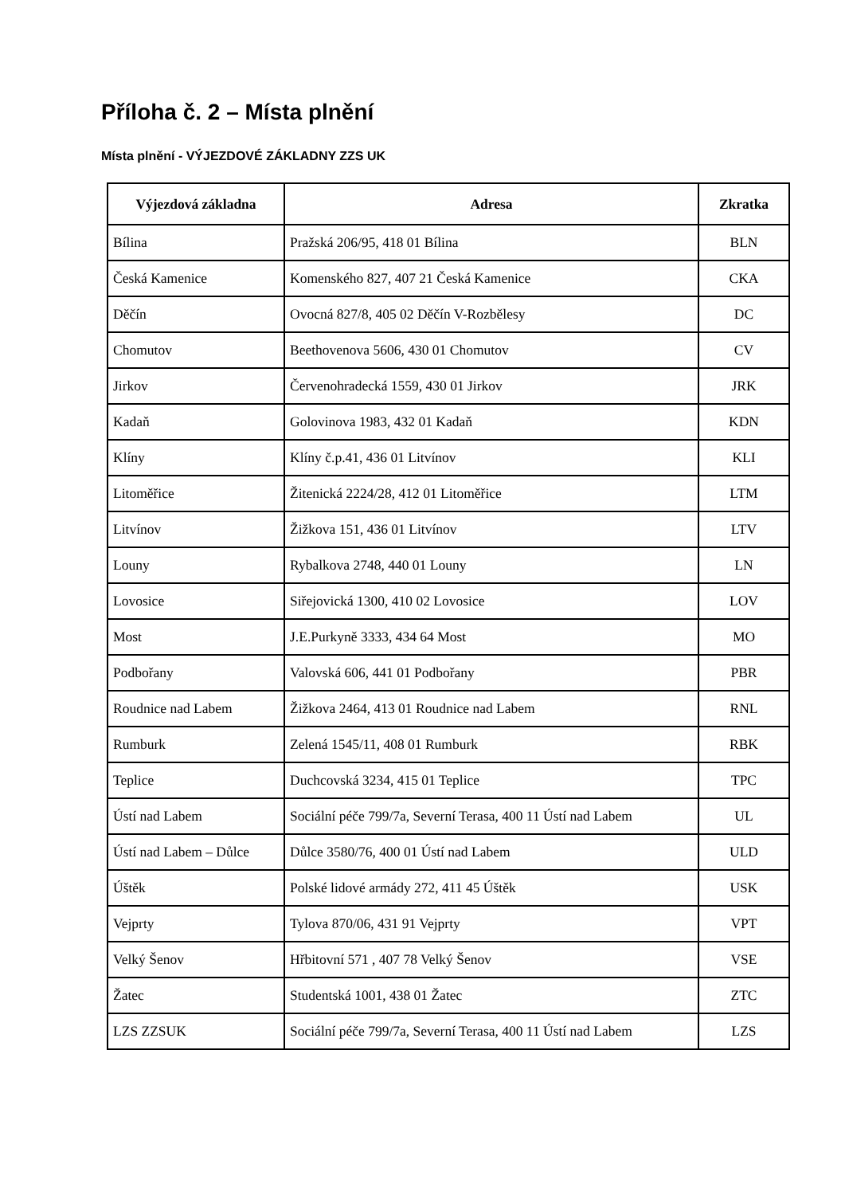Příloha č. 2 – Místa plnění
Místa plnění - VÝJEZDOVÉ ZÁKLADNY ZZS UK
| Výjezdová základna | Adresa | Zkratka |
| --- | --- | --- |
| Bílina | Pražská 206/95, 418 01 Bílina | BLN |
| Česká Kamenice | Komenského 827, 407 21 Česká Kamenice | CKA |
| Děčín | Ovocná 827/8, 405 02 Děčín V-Rozbělesy | DC |
| Chomutov | Beethovenova 5606, 430 01 Chomutov | CV |
| Jirkov | Červenohradecká 1559, 430 01 Jirkov | JRK |
| Kadaň | Golovinova 1983, 432 01 Kadaň | KDN |
| Klíny | Klíny č.p.41, 436 01 Litvínov | KLI |
| Litoměřice | Žitenická 2224/28, 412 01 Litoměřice | LTM |
| Litvínov | Žižkova 151, 436 01 Litvínov | LTV |
| Louny | Rybalkova 2748, 440 01 Louny | LN |
| Lovosice | Siřejovická 1300, 410 02 Lovosice | LOV |
| Most | J.E.Purkyně 3333, 434 64 Most | MO |
| Podbořany | Valovská 606, 441 01 Podbořany | PBR |
| Roudnice nad Labem | Žižkova 2464, 413 01 Roudnice nad Labem | RNL |
| Rumburk | Zelená 1545/11, 408 01 Rumburk | RBK |
| Teplice | Duchcovská 3234, 415 01 Teplice | TPC |
| Ústí nad Labem | Sociální péče 799/7a, Severní Terasa, 400 11 Ústí nad Labem | UL |
| Ústí nad Labem – Důlce | Důlce 3580/76, 400 01 Ústí nad Labem | ULD |
| Úštěk | Polské lidové armády 272, 411 45 Úštěk | USK |
| Vejprty | Tylova 870/06, 431 91 Vejprty | VPT |
| Velký Šenov | Hřbitovní 571 , 407 78 Velký Šenov | VSE |
| Žatec | Studentská 1001, 438 01 Žatec | ZTC |
| LZS ZZSUK | Sociální péče 799/7a, Severní Terasa, 400 11 Ústí nad Labem | LZS |